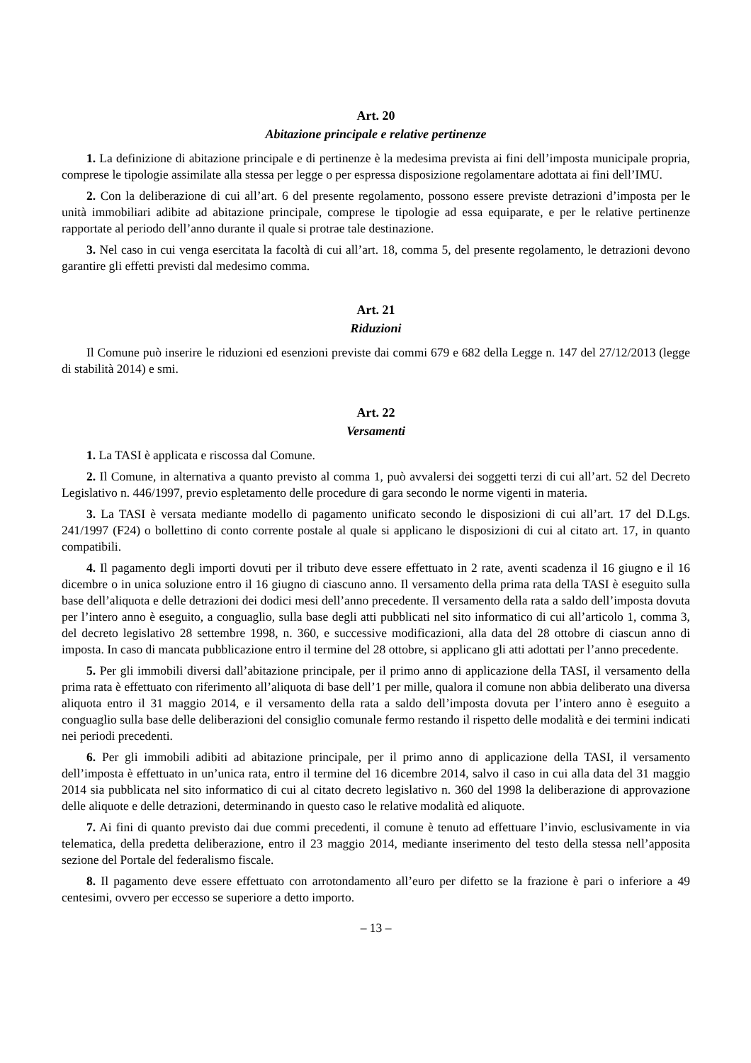Art. 20
Abitazione principale e relative pertinenze
1. La definizione di abitazione principale e di pertinenze è la medesima prevista ai fini dell’imposta municipale propria, comprese le tipologie assimilate alla stessa per legge o per espressa disposizione regolamentare adottata ai fini dell’IMU.
2. Con la deliberazione di cui all’art. 6 del presente regolamento, possono essere previste detrazioni d’imposta per le unità immobiliari adibite ad abitazione principale, comprese le tipologie ad essa equiparate, e per le relative pertinenze rapportate al periodo dell’anno durante il quale si protrae tale destinazione.
3. Nel caso in cui venga esercitata la facoltà di cui all’art. 18, comma 5, del presente regolamento, le detrazioni devono garantire gli effetti previsti dal medesimo comma.
Art. 21
Riduzioni
Il Comune può inserire le riduzioni ed esenzioni previste dai commi 679 e 682 della Legge n. 147 del 27/12/2013 (legge di stabilità 2014) e smi.
Art. 22
Versamenti
1. La TASI è applicata e riscossa dal Comune.
2. Il Comune, in alternativa a quanto previsto al comma 1, può avvalersi dei soggetti terzi di cui all’art. 52 del Decreto Legislativo n. 446/1997, previo espletamento delle procedure di gara secondo le norme vigenti in materia.
3. La TASI è versata mediante modello di pagamento unificato secondo le disposizioni di cui all’art. 17 del D.Lgs. 241/1997 (F24) o bollettino di conto corrente postale al quale si applicano le disposizioni di cui al citato art. 17, in quanto compatibili.
4. Il pagamento degli importi dovuti per il tributo deve essere effettuato in 2 rate, aventi scadenza il 16 giugno e il 16 dicembre o in unica soluzione entro il 16 giugno di ciascuno anno. Il versamento della prima rata della TASI è eseguito sulla base dell’aliquota e delle detrazioni dei dodici mesi dell’anno precedente. Il versamento della rata a saldo dell’imposta dovuta per l’intero anno è eseguito, a conguaglio, sulla base degli atti pubblicati nel sito informatico di cui all’articolo 1, comma 3, del decreto legislativo 28 settembre 1998, n. 360, e successive modificazioni, alla data del 28 ottobre di ciascun anno di imposta. In caso di mancata pubblicazione entro il termine del 28 ottobre, si applicano gli atti adottati per l’anno precedente.
5. Per gli immobili diversi dall’abitazione principale, per il primo anno di applicazione della TASI, il versamento della prima rata è effettuato con riferimento all’aliquota di base dell’1 per mille, qualora il comune non abbia deliberato una diversa aliquota entro il 31 maggio 2014, e il versamento della rata a saldo dell’imposta dovuta per l’intero anno è eseguito a conguaglio sulla base delle deliberazioni del consiglio comunale fermo restando il rispetto delle modalità e dei termini indicati nei periodi precedenti.
6. Per gli immobili adibiti ad abitazione principale, per il primo anno di applicazione della TASI, il versamento dell’imposta è effettuato in un’unica rata, entro il termine del 16 dicembre 2014, salvo il caso in cui alla data del 31 maggio 2014 sia pubblicata nel sito informatico di cui al citato decreto legislativo n. 360 del 1998 la deliberazione di approvazione delle aliquote e delle detrazioni, determinando in questo caso le relative modalità ed aliquote.
7. Ai fini di quanto previsto dai due commi precedenti, il comune è tenuto ad effettuare l’invio, esclusivamente in via telematica, della predetta deliberazione, entro il 23 maggio 2014, mediante inserimento del testo della stessa nell’apposita sezione del Portale del federalismo fiscale.
8. Il pagamento deve essere effettuato con arrotondamento all’euro per difetto se la frazione è pari o inferiore a 49 centesimi, ovvero per eccesso se superiore a detto importo.
– 13 –